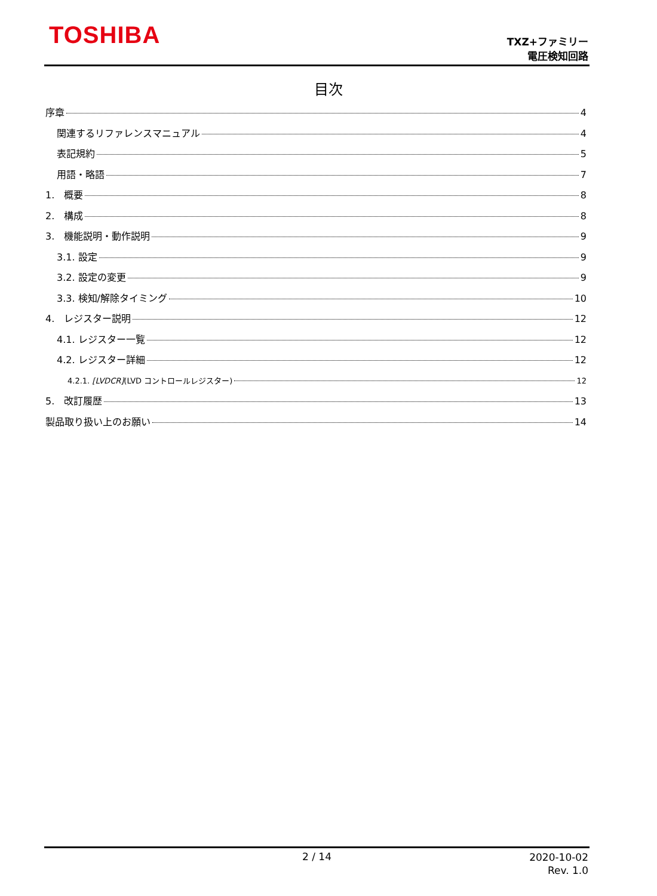TOSHIBA
TXZ+ファミリー
電圧検知回路
目次
序章 4
関連するリファレンスマニュアル 4
表記規約 5
用語・略語 7
1. 概要 8
2. 構成 8
3. 機能説明・動作説明 9
3.1. 設定 9
3.2. 設定の変更 9
3.3. 検知/解除タイミング 10
4. レジスター説明 12
4.1. レジスター一覧 12
4.2. レジスター詳細 12
4.2.1. [LVDCR](LVD コントロールレジスター) 12
5. 改訂履歴 13
製品取り扱い上のお願い 14
2 / 14
2020-10-02
Rev. 1.0